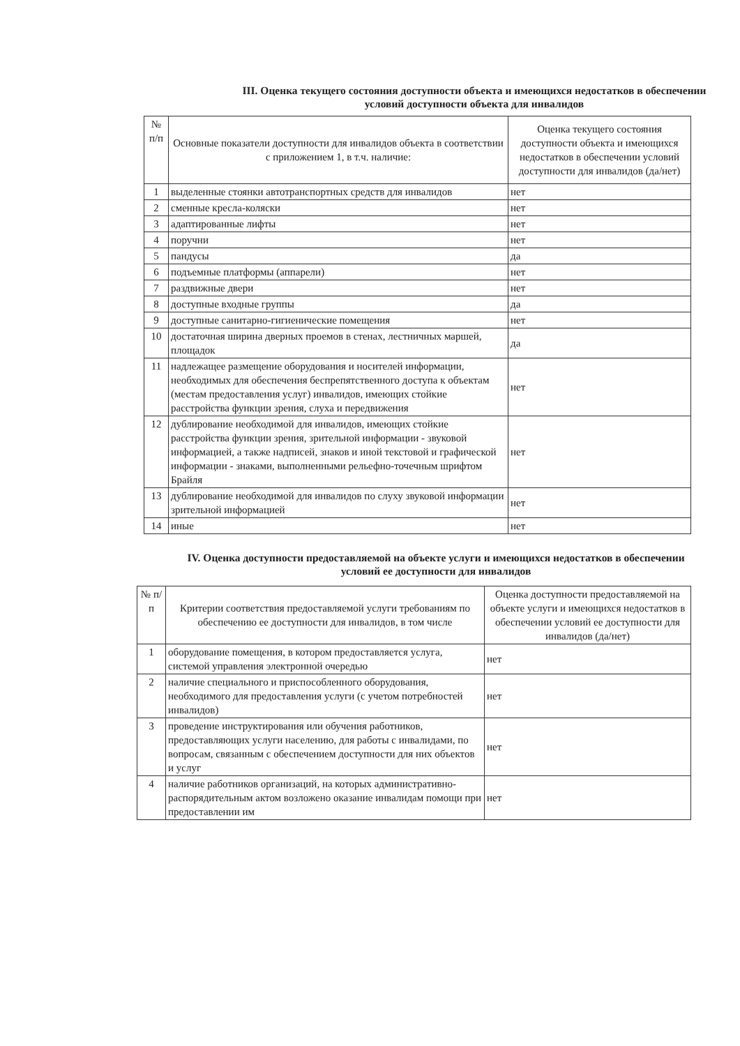III. Оценка текущего состояния доступности объекта и имеющихся недостатков в обеспечении условий доступности объекта для инвалидов
| № п/п | Основные показатели доступности для инвалидов объекта в соответствии с приложением 1, в т.ч. наличие: | Оценка текущего состояния доступности объекта и имеющихся недостатков в обеспечении условий доступности для инвалидов (да/нет) |
| --- | --- | --- |
| 1 | выделенные стоянки автотранспортных средств для инвалидов | нет |
| 2 | сменные кресла-коляски | нет |
| 3 | адаптированные лифты | нет |
| 4 | поручни | нет |
| 5 | пандусы | да |
| 6 | подъемные платформы (аппарели) | нет |
| 7 | раздвижные двери | нет |
| 8 | доступные входные группы | да |
| 9 | доступные санитарно-гигиенические помещения | нет |
| 10 | достаточная ширина дверных проемов в стенах, лестничных маршей, площадок | да |
| 11 | надлежащее размещение оборудования и носителей информации, необходимых для обеспечения беспрепятственного доступа к объектам (местам предоставления услуг) инвалидов, имеющих стойкие расстройства функции зрения, слуха и передвижения | нет |
| 12 | дублирование необходимой для инвалидов, имеющих стойкие расстройства функции зрения, зрительной информации - звуковой информацией, а также надписей, знаков и иной текстовой и графической информации - знаками, выполненными рельефно-точечным шрифтом Брайля | нет |
| 13 | дублирование необходимой для инвалидов по слуху звуковой информации зрительной информацией | нет |
| 14 | иные | нет |
IV. Оценка доступности предоставляемой на объекте услуги и имеющихся недостатков в обеспечении условий ее доступности для инвалидов
| № п/п | Критерии соответствия предоставляемой услуги требованиям по обеспечению ее доступности для инвалидов, в том числе | Оценка доступности предоставляемой на объекте услуги и имеющихся недостатков в обеспечении условий ее доступности для инвалидов (да/нет) |
| --- | --- | --- |
| 1 | оборудование помещения, в котором предоставляется услуга, системой управления электронной очередью | нет |
| 2 | наличие специального и приспособленного оборудования, необходимого для предоставления услуги (с учетом потребностей инвалидов) | нет |
| 3 | проведение инструктирования или обучения работников, предоставляющих услуги населению, для работы с инвалидами, по вопросам, связанным с обеспечением доступности для них объектов и услуг | нет |
| 4 | наличие работников организаций, на которых административно-распорядительным актом возложено оказание инвалидам помощи при предоставлении им | нет |